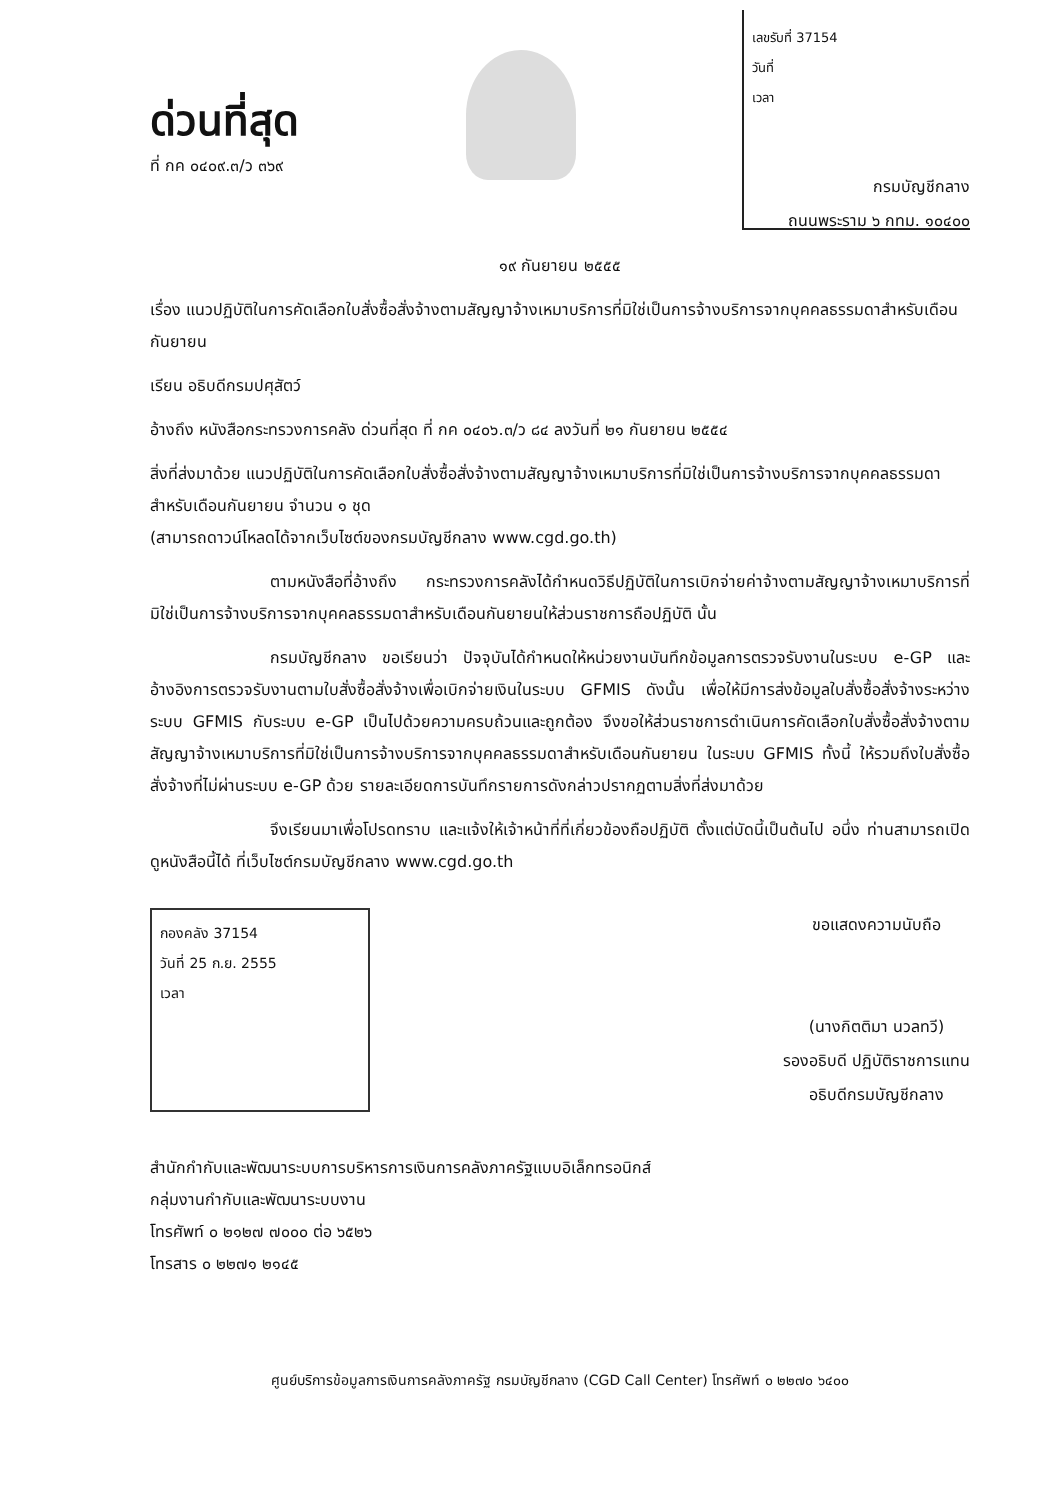ด่วนที่สุด
ที่ กค ๐๔๐๙.๓/ว ๓๖๙
เลขรับที่ 37154
วันที่
เวลา
กรมบัญชีกลาง
ถนนพระราม ๖ กทม. ๑๐๔๐๐
๑๙ กันยายน ๒๕๕๕
เรื่อง แนวปฏิบัติในการคัดเลือกใบสั่งซื้อสั่งจ้างตามสัญญาจ้างเหมาบริการที่มิใช่เป็นการจ้างบริการจากบุคคลธรรมดาสำหรับเดือนกันยายน
เรียน อธิบดีกรมปศุสัตว์
อ้างถึง หนังสือกระทรวงการคลัง ด่วนที่สุด ที่ กค ๐๔๐๖.๓/ว ๘๔ ลงวันที่ ๒๑ กันยายน ๒๕๕๔
สิ่งที่ส่งมาด้วย แนวปฏิบัติในการคัดเลือกใบสั่งซื้อสั่งจ้างตามสัญญาจ้างเหมาบริการที่มิใช่เป็นการจ้างบริการจากบุคคลธรรมดาสำหรับเดือนกันยายน จำนวน ๑ ชุด
(สามารถดาวน์โหลดได้จากเว็บไซต์ของกรมบัญชีกลาง www.cgd.go.th)
ตามหนังสือที่อ้างถึง กระทรวงการคลังได้กำหนดวิธีปฏิบัติในการเบิกจ่ายค่าจ้างตามสัญญาจ้างเหมาบริการที่มิใช่เป็นการจ้างบริการจากบุคคลธรรมดาสำหรับเดือนกันยายนให้ส่วนราชการถือปฏิบัติ นั้น
กรมบัญชีกลาง ขอเรียนว่า ปัจจุบันได้กำหนดให้หน่วยงานบันทึกข้อมูลการตรวจรับงานในระบบ e-GP และอ้างอิงการตรวจรับงานตามใบสั่งซื้อสั่งจ้างเพื่อเบิกจ่ายเงินในระบบ GFMIS ดังนั้น เพื่อให้มีการส่งข้อมูลใบสั่งซื้อสั่งจ้างระหว่างระบบ GFMIS กับระบบ e-GP เป็นไปด้วยความครบถ้วนและถูกต้อง จึงขอให้ส่วนราชการดำเนินการคัดเลือกใบสั่งซื้อสั่งจ้างตามสัญญาจ้างเหมาบริการที่มิใช่เป็นการจ้างบริการจากบุคคลธรรมดาสำหรับเดือนกันยายน ในระบบ GFMIS ทั้งนี้ ให้รวมถึงใบสั่งซื้อสั่งจ้างที่ไม่ผ่านระบบ e-GP ด้วย รายละเอียดการบันทึกรายการดังกล่าวปรากฏตามสิ่งที่ส่งมาด้วย
จึงเรียนมาเพื่อโปรดทราบ และแจ้งให้เจ้าหน้าที่ที่เกี่ยวข้องถือปฏิบัติ ตั้งแต่บัดนี้เป็นต้นไป อนึ่ง ท่านสามารถเปิดดูหนังสือนี้ได้ ที่เว็บไซต์กรมบัญชีกลาง www.cgd.go.th
กองคลัง 37154
วันที่ 25 ก.ย. 2555
เวลา
ขอแสดงความนับถือ
(นางกิตติมา นวลทวี)
รองอธิบดี ปฏิบัติราชการแทน
อธิบดีกรมบัญชีกลาง
สำนักกำกับและพัฒนาระบบการบริหารการเงินการคลังภาครัฐแบบอิเล็กทรอนิกส์
กลุ่มงานกำกับและพัฒนาระบบงาน
โทรศัพท์ ๐ ๒๑๒๗ ๗๐๐๐ ต่อ ๖๕๒๖
โทรสาร ๐ ๒๒๗๑ ๒๑๔๕
ศูนย์บริการข้อมูลการเงินการคลังภาครัฐ กรมบัญชีกลาง (CGD Call Center) โทรศัพท์ ๐ ๒๒๗๐ ๖๔๐๐